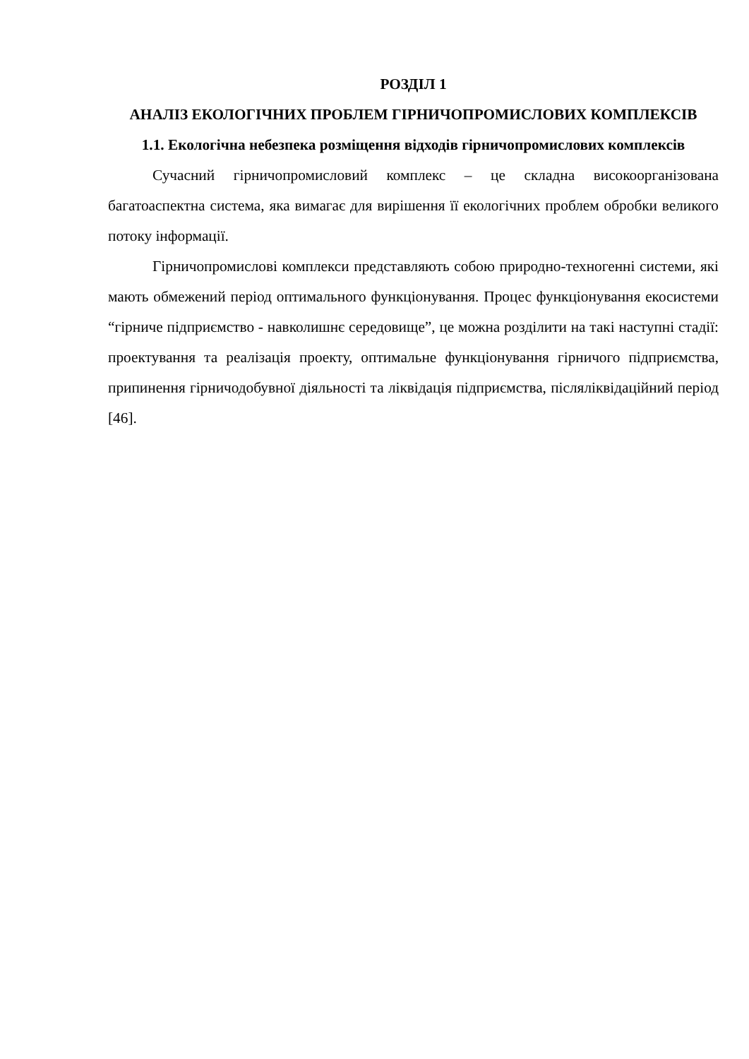РОЗДІЛ 1
АНАЛІЗ ЕКОЛОГІЧНИХ ПРОБЛЕМ ГІРНИЧОПРОМИСЛОВИХ КОМПЛЕКСІВ
1.1. Екологічна небезпека розміщення відходів гірничопромислових комплексів
Сучасний гірничопромисловий комплекс – це складна високоорганізована багатоаспектна система, яка вимагає для вирішення її екологічних проблем обробки великого потоку інформації.
Гірничопромислові комплекси представляють собою природно-техногенні системи, які мають обмежений період оптимального функціонування. Процес функціонування екосистеми “гірниче підприємство - навколишнє середовище”, це можна розділити на такі наступні стадії: проектування та реалізація проекту, оптимальне функціонування гірничого підприємства, припинення гірничодобувної діяльності та ліквідація підприємства, післяліквідаційний період [46].